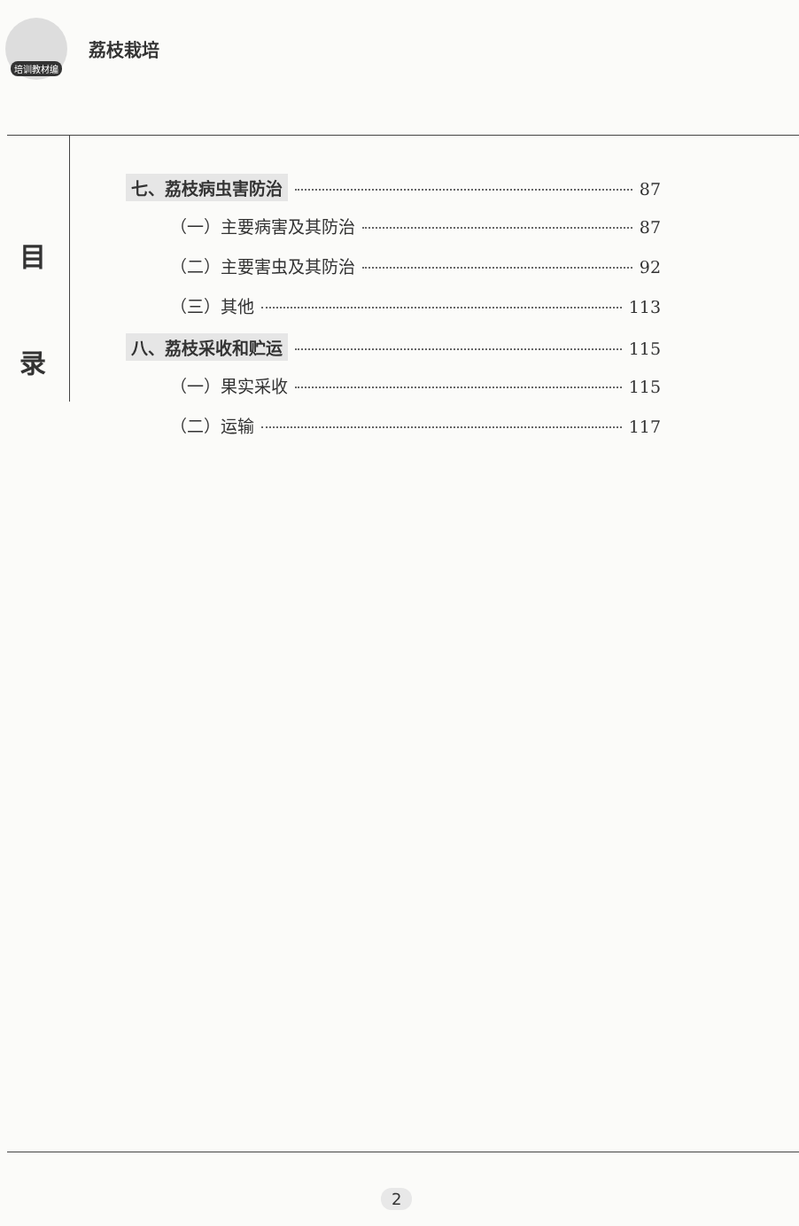培训教材编
荔枝栽培
目
录
七、荔枝病虫害防治 87
（一）主要病害及其防治 87
（二）主要害虫及其防治 92
（三）其他 113
八、荔枝采收和贮运 115
（一）果实采收 115
（二）运输 117
2